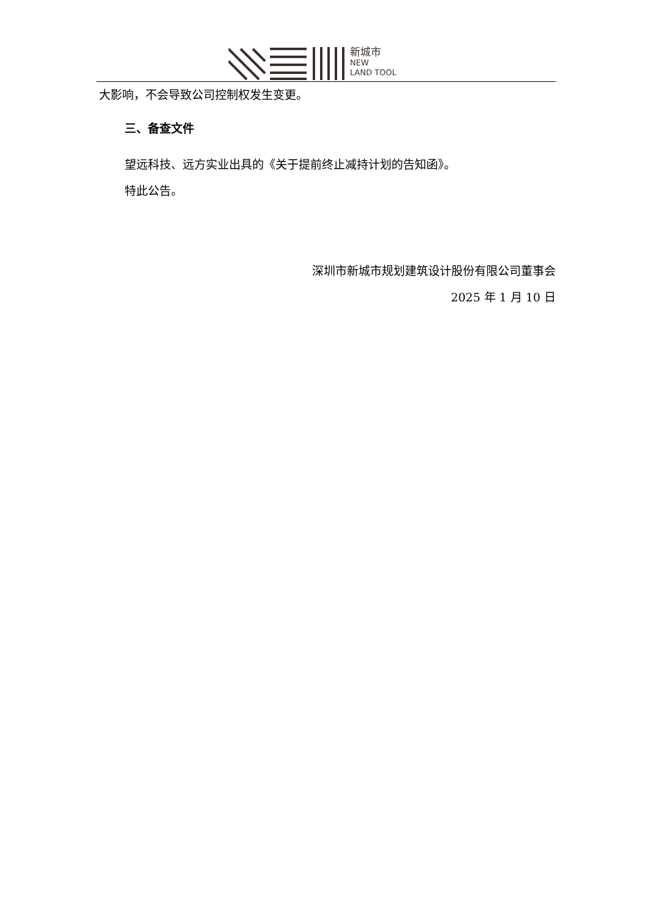新城市
NEW
LAND TOOL
大影响，不会导致公司控制权发生变更。
三、备查文件
望远科技、远方实业出具的《关于提前终止减持计划的告知函》。
特此公告。
深圳市新城市规划建筑设计股份有限公司董事会
2025 年 1 月 10 日